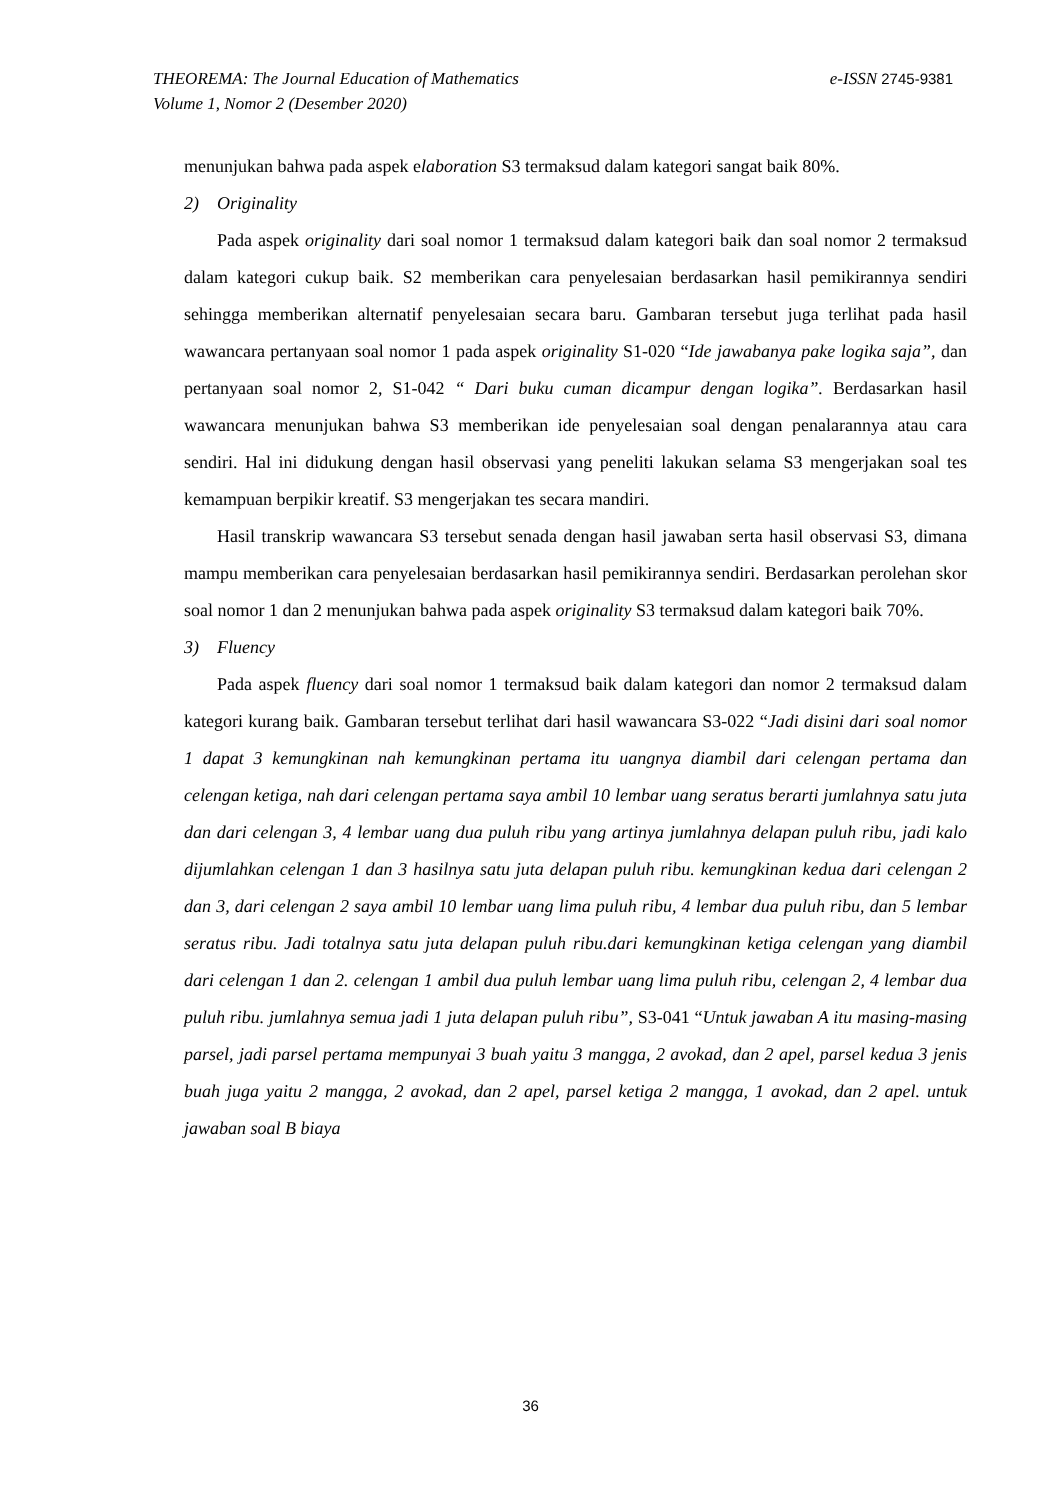e-ISSN 2745-9381 THEOREMA: The Journal Education of Mathematics
Volume 1, Nomor 2 (Desember 2020)
menunjukan bahwa pada aspek elaboration S3 termaksud dalam kategori sangat baik 80%.
2) Originality
Pada aspek originality dari soal nomor 1 termaksud dalam kategori baik dan soal nomor 2 termaksud dalam kategori cukup baik. S2 memberikan cara penyelesaian berdasarkan hasil pemikirannya sendiri sehingga memberikan alternatif penyelesaian secara baru. Gambaran tersebut juga terlihat pada hasil wawancara pertanyaan soal nomor 1 pada aspek originality S1-020 “Ide jawabanya pake logika saja”, dan pertanyaan soal nomor 2, S1-042 “ Dari buku cuman dicampur dengan logika”. Berdasarkan hasil wawancara menunjukan bahwa S3 memberikan ide penyelesaian soal dengan penalarannya atau cara sendiri. Hal ini didukung dengan hasil observasi yang peneliti lakukan selama S3 mengerjakan soal tes kemampuan berpikir kreatif. S3 mengerjakan tes secara mandiri.
Hasil transkrip wawancara S3 tersebut senada dengan hasil jawaban serta hasil observasi S3, dimana mampu memberikan cara penyelesaian berdasarkan hasil pemikirannya sendiri. Berdasarkan perolehan skor soal nomor 1 dan 2 menunjukan bahwa pada aspek originality S3 termaksud dalam kategori baik 70%.
3) Fluency
Pada aspek fluency dari soal nomor 1 termaksud baik dalam kategori dan nomor 2 termaksud dalam kategori kurang baik. Gambaran tersebut terlihat dari hasil wawancara S3-022 “Jadi disini dari soal nomor 1 dapat 3 kemungkinan nah kemungkinan pertama itu uangnya diambil dari celengan pertama dan celengan ketiga, nah dari celengan pertama saya ambil 10 lembar uang seratus berarti jumlahnya satu juta dan dari celengan 3, 4 lembar uang dua puluh ribu yang artinya jumlahnya delapan puluh ribu, jadi kalo dijumlahkan celengan 1 dan 3 hasilnya satu juta delapan puluh ribu. kemungkinan kedua dari celengan 2 dan 3, dari celengan 2 saya ambil 10 lembar uang lima puluh ribu, 4 lembar dua puluh ribu, dan 5 lembar seratus ribu. Jadi totalnya satu juta delapan puluh ribu.dari kemungkinan ketiga celengan yang diambil dari celengan 1 dan 2. celengan 1 ambil dua puluh lembar uang lima puluh ribu, celengan 2, 4 lembar dua puluh ribu. jumlahnya semua jadi 1 juta delapan puluh ribu”, S3-041 “Untuk jawaban A itu masing-masing parsel, jadi parsel pertama mempunyai 3 buah yaitu 3 mangga, 2 avokad, dan 2 apel, parsel kedua 3 jenis buah juga yaitu 2 mangga, 2 avokad, dan 2 apel, parsel ketiga 2 mangga, 1 avokad, dan 2 apel. untuk jawaban soal B biaya
36